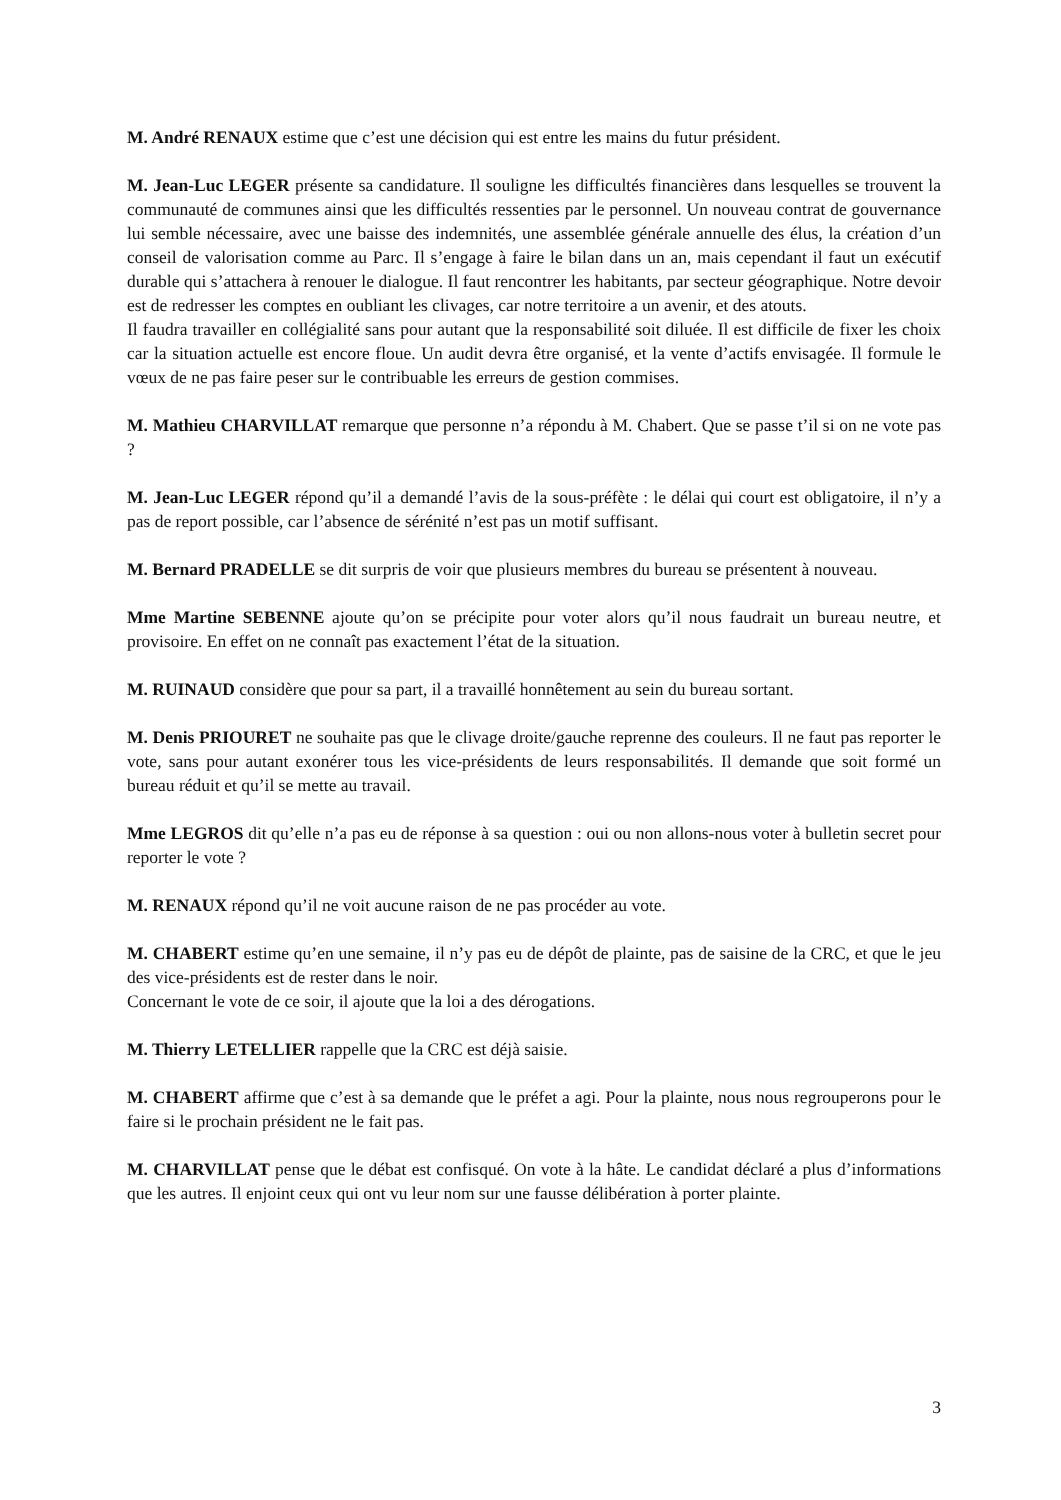M. André RENAUX estime que c’est une décision qui est entre les mains du futur président.
M. Jean-Luc LEGER présente sa candidature. Il souligne les difficultés financières dans lesquelles se trouvent la communauté de communes ainsi que les difficultés ressenties par le personnel. Un nouveau contrat de gouvernance lui semble nécessaire, avec une baisse des indemnités, une assemblée générale annuelle des élus, la création d’un conseil de valorisation comme au Parc. Il s’engage à faire le bilan dans un an, mais cependant il faut un exécutif durable qui s’attachera à renouer le dialogue. Il faut rencontrer les habitants, par secteur géographique. Notre devoir est de redresser les comptes en oubliant les clivages, car notre territoire a un avenir, et des atouts.
Il faudra travailler en collégialité sans pour autant que la responsabilité soit diluée. Il est difficile de fixer les choix car la situation actuelle est encore floue. Un audit devra être organisé, et la vente d’actifs envisagée. Il formule le vœux de ne pas faire peser sur le contribuable les erreurs de gestion commises.
M. Mathieu CHARVILLAT remarque que personne n’a répondu à M. Chabert. Que se passe t’il si on ne vote pas ?
M. Jean-Luc LEGER répond qu’il a demandé l’avis de la sous-préfète : le délai qui court est obligatoire, il n’y a pas de report possible, car l’absence de sérénité n’est pas un motif suffisant.
M. Bernard PRADELLE se dit surpris de voir que plusieurs membres du bureau se présentent à nouveau.
Mme Martine SEBENNE ajoute qu’on se précipite pour voter alors qu’il nous faudrait un bureau neutre, et provisoire. En effet on ne connaît pas exactement l’état de la situation.
M. RUINAUD considère que pour sa part, il a travaillé honnêtement au sein du bureau sortant.
M. Denis PRIOURET ne souhaite pas que le clivage droite/gauche reprenne des couleurs. Il ne faut pas reporter le vote, sans pour autant exonérer tous les vice-présidents de leurs responsabilités. Il demande que soit formé un bureau réduit et qu’il se mette au travail.
Mme LEGROS dit qu’elle n’a pas eu de réponse à sa question : oui ou non allons-nous voter à bulletin secret pour reporter le vote ?
M. RENAUX répond qu’il ne voit aucune raison de ne pas procéder au vote.
M. CHABERT estime qu’en une semaine, il n’y pas eu de dépôt de plainte, pas de saisine de la CRC, et que le jeu des vice-présidents est de rester dans le noir.
Concernant le vote de ce soir, il ajoute que la loi a des dérogations.
M. Thierry LETELLIER rappelle que la CRC est déjà saisie.
M. CHABERT affirme que c’est à sa demande que le préfet a agi. Pour la plainte, nous nous regrouperons pour le faire si le prochain président ne le fait pas.
M. CHARVILLAT pense que le débat est confisqué. On vote à la hâte. Le candidat déclaré a plus d’informations que les autres. Il enjoint ceux qui ont vu leur nom sur une fausse délibération à porter plainte.
3